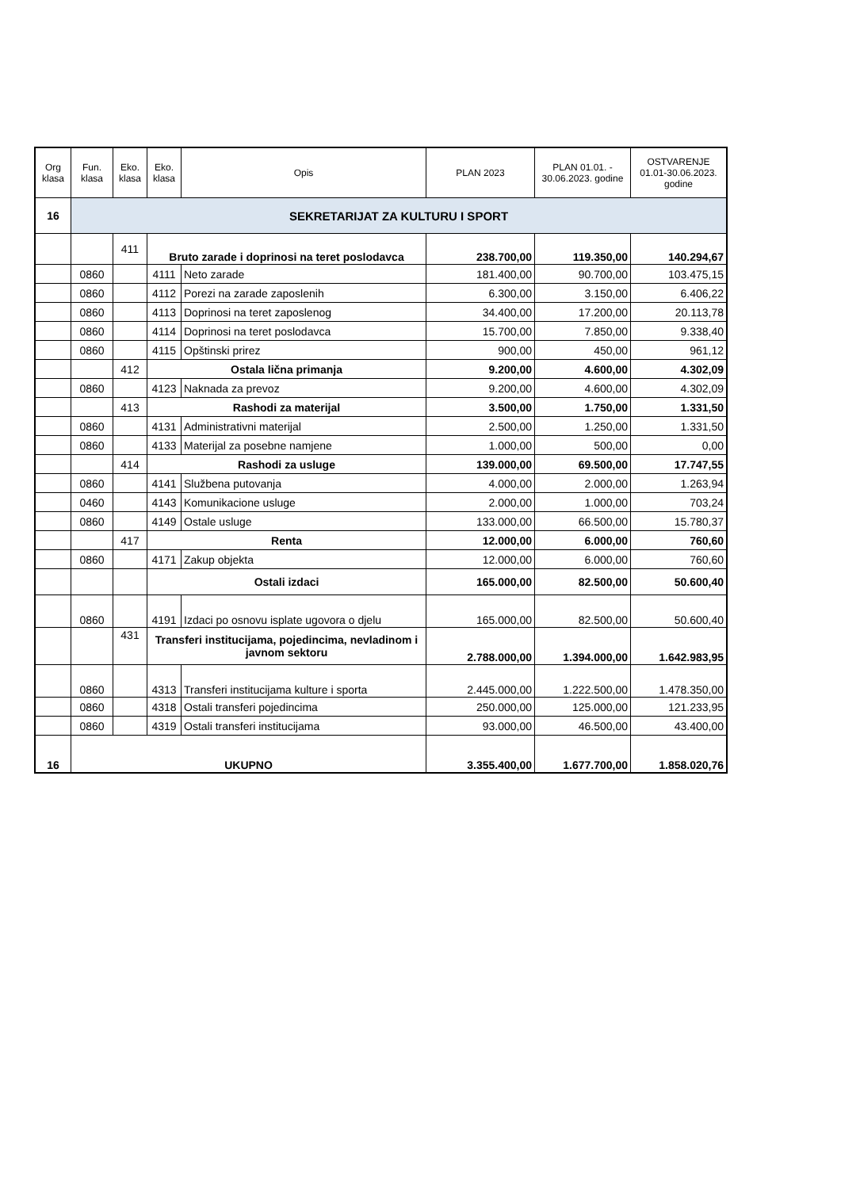| Org klasa | Fun. klasa | Eko. klasa | Eko. klasa | Opis | PLAN 2023 | PLAN 01.01. - 30.06.2023. godine | OSTVARENJE 01.01-30.06.2023. godine |
| --- | --- | --- | --- | --- | --- | --- | --- |
| 16 | SEKRETARIJAT ZA KULTURU I SPORT | | | | | | |
| | | 411 | Bruto zarade i doprinosi na teret poslodavca | | 238.700,00 | 119.350,00 | 140.294,67 |
| | 0860 | | 4111 | Neto zarade | 181.400,00 | 90.700,00 | 103.475,15 |
| | 0860 | | 4112 | Porezi na zarade zaposlenih | 6.300,00 | 3.150,00 | 6.406,22 |
| | 0860 | | 4113 | Doprinosi na teret zaposlenog | 34.400,00 | 17.200,00 | 20.113,78 |
| | 0860 | | 4114 | Doprinosi na teret poslodavca | 15.700,00 | 7.850,00 | 9.338,40 |
| | 0860 | | 4115 | Opštinski prirez | 900,00 | 450,00 | 961,12 |
| | | 412 | Ostala lična primanja | | 9.200,00 | 4.600,00 | 4.302,09 |
| | 0860 | | 4123 | Naknada za prevoz | 9.200,00 | 4.600,00 | 4.302,09 |
| | | 413 | Rashodi za materijal | | 3.500,00 | 1.750,00 | 1.331,50 |
| | 0860 | | 4131 | Administrativni materijal | 2.500,00 | 1.250,00 | 1.331,50 |
| | 0860 | | 4133 | Materijal za posebne namjene | 1.000,00 | 500,00 | 0,00 |
| | | 414 | Rashodi za usluge | | 139.000,00 | 69.500,00 | 17.747,55 |
| | 0860 | | 4141 | Službena putovanja | 4.000,00 | 2.000,00 | 1.263,94 |
| | 0460 | | 4143 | Komunikacione usluge | 2.000,00 | 1.000,00 | 703,24 |
| | 0860 | | 4149 | Ostale usluge | 133.000,00 | 66.500,00 | 15.780,37 |
| | | 417 | Renta | | 12.000,00 | 6.000,00 | 760,60 |
| | 0860 | | 4171 | Zakup objekta | 12.000,00 | 6.000,00 | 760,60 |
| | | | Ostali izdaci | | 165.000,00 | 82.500,00 | 50.600,40 |
| | 0860 | | 4191 | Izdaci po osnovu isplate ugovora o djelu | 165.000,00 | 82.500,00 | 50.600,40 |
| | | 431 | Transferi institucijama, pojedincima, nevladinom i javnom sektoru | | 2.788.000,00 | 1.394.000,00 | 1.642.983,95 |
| | 0860 | | 4313 | Transferi institucijama kulture i sporta | 2.445.000,00 | 1.222.500,00 | 1.478.350,00 |
| | 0860 | | 4318 | Ostali transferi pojedincima | 250.000,00 | 125.000,00 | 121.233,95 |
| | 0860 | | 4319 | Ostali transferi institucijama | 93.000,00 | 46.500,00 | 43.400,00 |
| 16 | UKUPNO | | | | 3.355.400,00 | 1.677.700,00 | 1.858.020,76 |